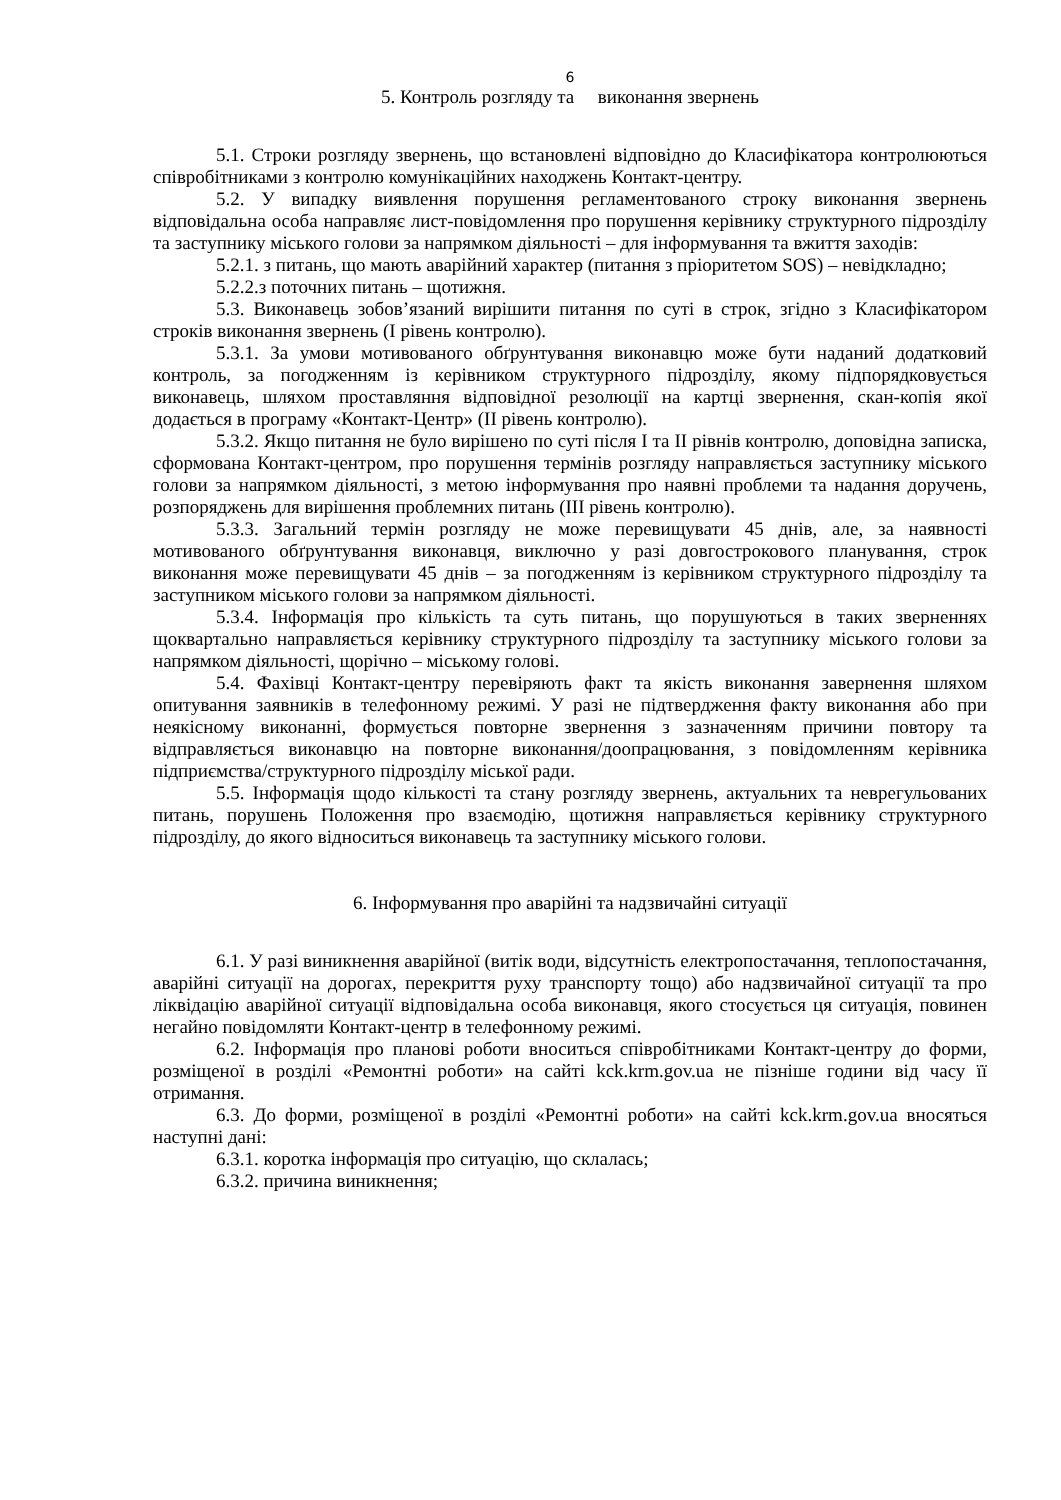6
5. Контроль розгляду та виконання звернень
5.1. Строки розгляду звернень, що встановлені відповідно до Класифікатора контролюються співробітниками з контролю комунікаційних находжень Контакт-центру.
5.2. У випадку виявлення порушення регламентованого строку виконання звернень відповідальна особа направляє лист-повідомлення про порушення керівнику структурного підрозділу та заступнику міського голови за напрямком діяльності – для інформування та вжиття заходів:
5.2.1. з питань, що мають аварійний характер (питання з пріоритетом SOS) – невідкладно;
5.2.2.з поточних питань – щотижня.
5.3. Виконавець зобов’язаний вирішити питання по суті в строк, згідно з Класифікатором строків виконання звернень (І рівень контролю).
5.3.1. За умови мотивованого обґрунтування виконавцю може бути наданий додатковий контроль, за погодженням із керівником структурного підрозділу, якому підпорядковується виконавець, шляхом проставляння відповідної резолюції на картці звернення, скан-копія якої додається в програму «Контакт-Центр» (ІІ рівень контролю).
5.3.2. Якщо питання не було вирішено по суті після І та ІІ рівнів контролю, доповідна записка, сформована Контакт-центром, про порушення термінів розгляду направляється заступнику міського голови за напрямком діяльності, з метою інформування про наявні проблеми та надання доручень, розпоряджень для вирішення проблемних питань (ІІІ рівень контролю).
5.3.3. Загальний термін розгляду не може перевищувати 45 днів, але, за наявності мотивованого обґрунтування виконавця, виключно у разі довгострокового планування, строк виконання може перевищувати 45 днів – за погодженням із керівником структурного підрозділу та заступником міського голови за напрямком діяльності.
5.3.4. Інформація про кількість та суть питань, що порушуються в таких зверненнях щоквартально направляється керівнику структурного підрозділу та заступнику міського голови за напрямком діяльності, щорічно – міському голові.
5.4. Фахівці Контакт-центру перевіряють факт та якість виконання завернення шляхом опитування заявників в телефонному режимі. У разі не підтвердження факту виконання або при неякісному виконанні, формується повторне звернення з зазначенням причини повтору та відправляється виконавцю на повторне виконання/доопрацювання, з повідомленням керівника підприємства/структурного підрозділу міської ради.
5.5. Інформація щодо кількості та стану розгляду звернень, актуальних та неврегульованих питань, порушень Положення про взаємодію, щотижня направляється керівнику структурного підрозділу, до якого відноситься виконавець та заступнику міського голови.
6. Інформування про аварійні та надзвичайні ситуації
6.1. У разі виникнення аварійної (витік води, відсутність електропостачання, теплопостачання, аварійні ситуації на дорогах, перекриття руху транспорту тощо) або надзвичайної ситуації та про ліквідацію аварійної ситуації відповідальна особа виконавця, якого стосується ця ситуація, повинен негайно повідомляти Контакт-центр в телефонному режимі.
6.2. Інформація про планові роботи вноситься співробітниками Контакт-центру до форми, розміщеної в розділі «Ремонтні роботи» на сайті kck.krm.gov.ua не пізніше години від часу її отримання.
6.3. До форми, розміщеної в розділі «Ремонтні роботи» на сайті kck.krm.gov.ua вносяться наступні дані:
6.3.1. коротка інформація про ситуацію, що склалась;
6.3.2. причина виникнення;